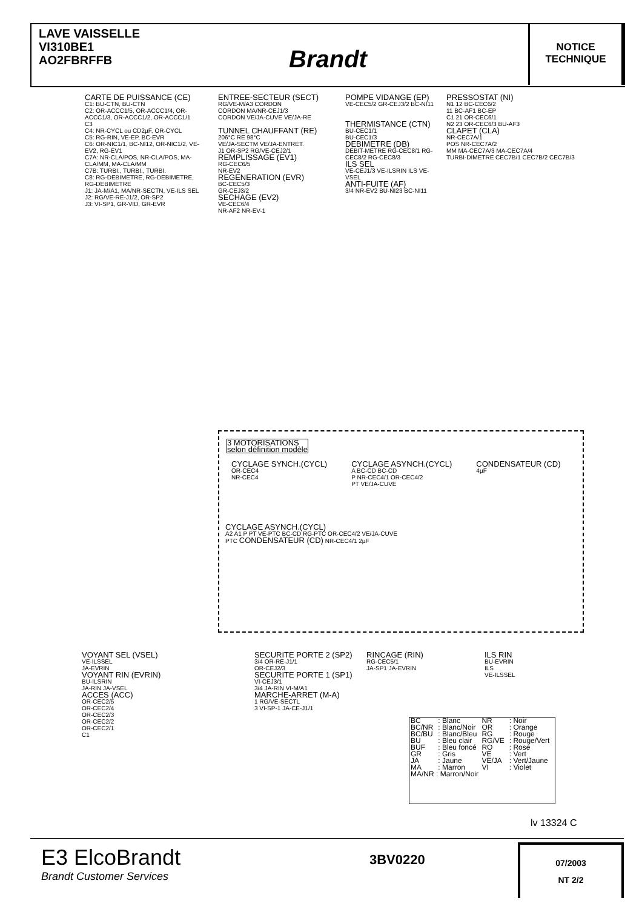LAVE VAISSELLE
VI310BE1
AO2FBRFFB
Brandt
NOTICE
TECHNIQUE
CARTE DE PUISSANCE (CE)
C1: BU-CTN, BU-CTN
C2: OR-ACCC1/5, OR-ACCC1/4, OR-ACCC1/3, OR-ACCC1/2, OR-ACCC1/1
C3
C4: NR-CYCL ou CD2µF, OR-CYCL
C5: RG-RIN, VE-EP, BC-EVR
C6: OR-NIC1/1, BC-NI12, OR-NIC1/2, VE-EV2, RG-EV1
C7A: NR-CLA/POS, NR-CLA/POS, MA-CLA/MM, MA-CLA/MM
C7B: TURBI., TURBI., TURBI.
C8: RG-DEBIMETRE, RG-DEBIMETRE, RG-DEBIMETRE
J1: JA-M/A1, MA/NR-SECTN, VE-ILS SEL
J2: RG/VE-RE-J1/2, OR-SP2
J3: VI-SP1, GR-VID, GR-EVR
ENTREE-SECTEUR (SECT)
RG/VE-M/A3 CORDON
CORDON MA/NR-CEJ1/3
CORDON VE/JA-CUVE VE/JA-RE
TUNNEL CHAUFFANT (RE)
206°C RE 98°C
VE/JA-SECTM VE/JA-ENTRET.
J1 OR-SP2 RG/VE-CEJ2/1
REMPLISSAGE (EV1)
RG-CEC6/5
NR-EV2
REGENERATION (EVR)
BC-CEC5/3
GR-CEJ3/2
SECHAGE (EV2)
VE-CEC6/4
NR-AF2 NR-EV-1
POMPE VIDANGE (EP)
VE-CEC5/2 GR-CEJ3/2 BC-NI11
THERMISTANCE (CTN)
BU-CEC1/1
BU-CEC1/3
DEBIMETRE (DB)
DEBIT-METRE RG-CEC8/1 RG-CEC8/2 RG-CEC8/3
ILS SEL
VE-CEJ1/3 VE-ILSRIN ILS VE-VSEL
ANTI-FUITE (AF)
3/4 NR-EV2 BU-NI23 BC-NI11
PRESSOSTAT (NI)
N1 12 BC-CEC6/2
11 BC-AF1 BC-EP
C1 21 OR-CEC6/1
N2 23 OR-CEC6/3 BU-AF3
CLAPET (CLA)
NR-CEC7A/1
POS NR-CEC7A/2
MM MA-CEC7A/3 MA-CEC7A/4
TURBI-DIMETRE CEC7B/1 CEC7B/2 CEC7B/3
3 MOTORISATIONS
selon définition modèle
CYCLAGE SYNCH.(CYCL)
OR-CEC4
NR-CEC4
CYCLAGE ASYNCH.(CYCL)
A BC-CD BC-CD
P NR-CEC4/1 OR-CEC4/2
PT VE/JA-CUVE
CONDENSATEUR (CD)
4µF
CYCLAGE ASYNCH.(CYCL)
A2 A1 P PT VE-PTC BC-CD RG-PTC OR-CEC4/2 VE/JA-CUVE
PTC CONDENSATEUR (CD) NR-CEC4/1 2µF
VOYANT SEL (VSEL)
VE-ILSSEL
JA-EVRIN
VOYANT RIN (EVRIN)
BU-ILSRIN
JA-RIN JA-VSEL
ACCES (ACC)
OR-CEC2/5
OR-CEC2/4
OR-CEC2/3
OR-CEC2/2
OR-CEC2/1
C1
SECURITE PORTE 2 (SP2)
3/4 OR-RE-J1/1
OR-CEJ2/3
SECURITE PORTE 1 (SP1)
VI-CEJ3/1
3/4 JA-RIN VI-M/A1
MARCHE-ARRET (M-A)
1 RG/VE-SECTL
3 VI-SP-1 JA-CE-J1/1
RINCAGE (RIN)
RG-CEC5/1
JA-SP1 JA-EVRIN
ILS RIN
BU-EVRIN
ILS
VE-ILSSEL
| BC | : Blanc | NR | : Noir |
| BC/NR | : Blanc/Noir | OR | : Orange |
| BC/BU | : Blanc/Bleu | RG | : Rouge |
| BU | : Bleu clair | RG/VE | : Rouge/Vert |
| BUF | : Bleu foncé | RO | : Rose |
| GR | : Gris | VE | : Vert |
| JA | : Jaune | VE/JA | : Vert/Jaune |
| MA | : Marron | VI | : Violet |
| MA/NR : Marron/Noir | | | |
lv 13324 C
E3 ElcoBrandt
Brandt Customer Services
3BV0220
07/2003
NT 2/2